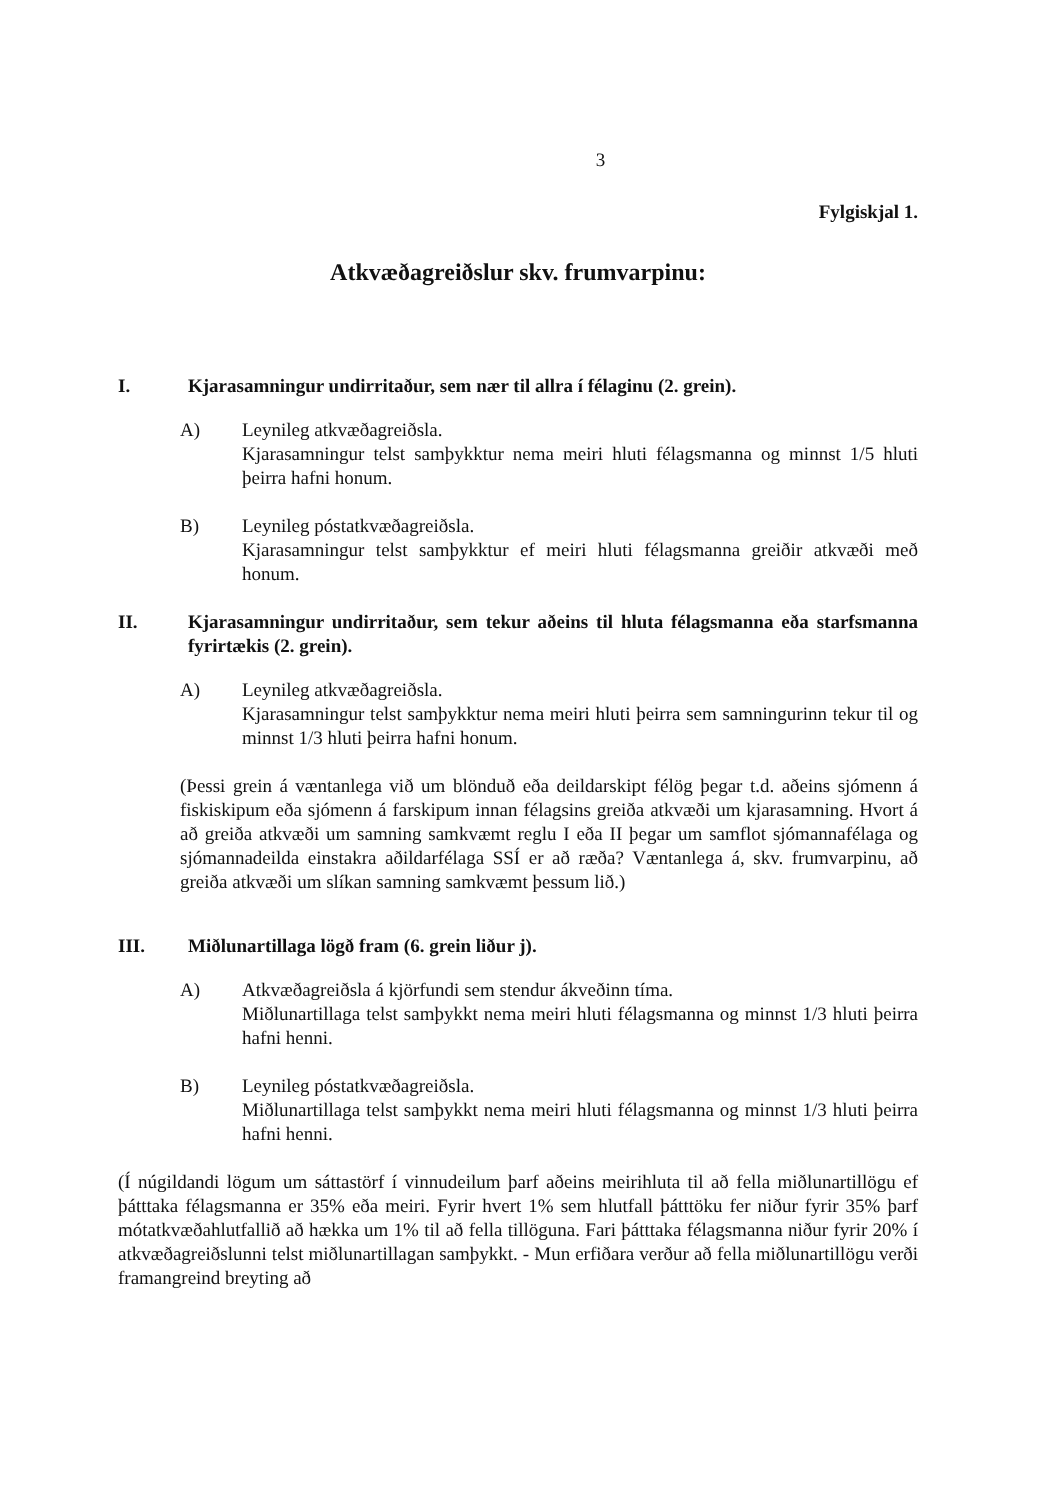3
Fylgiskjal 1.
Atkvæðagreiðslur skv. frumvarpinu:
I. Kjarasamningur undirritaður, sem nær til allra í félaginu (2. grein).
A) Leynileg atkvæðagreiðsla.
Kjarasamningur telst samþykktur nema meiri hluti félagsmanna og minnst 1/5 hluti þeirra hafni honum.
B) Leynileg póstatkvæðagreiðsla.
Kjarasamningur telst samþykktur ef meiri hluti félagsmanna greiðir atkvæði með honum.
II. Kjarasamningur undirritaður, sem tekur aðeins til hluta félagsmanna eða starfsmanna fyrirtækis (2. grein).
A) Leynileg atkvæðagreiðsla.
Kjarasamningur telst samþykktur nema meiri hluti þeirra sem samningurinn tekur til og minnst 1/3 hluti þeirra hafni honum.
(Þessi grein á væntanlega við um blönduð eða deildarskipt félög þegar t.d. aðeins sjómenn á fiskiskipum eða sjómenn á farskipum innan félagsins greiða atkvæði um kjarasamning. Hvort á að greiða atkvæði um samning samkvæmt reglu I eða II þegar um samflot sjómannafélaga og sjómannadeilda einstakra aðildarfélaga SSÍ er að ræða? Væntanlega á, skv. frumvarpinu, að greiða atkvæði um slíkan samning samkvæmt þessum lið.)
III. Miðlunartillaga lögð fram (6. grein liður j).
A) Atkvæðagreiðsla á kjörfundi sem stendur ákveðinn tíma.
Miðlunartillaga telst samþykkt nema meiri hluti félagsmanna og minnst 1/3 hluti þeirra hafni henni.
B) Leynileg póstatkvæðagreiðsla.
Miðlunartillaga telst samþykkt nema meiri hluti félagsmanna og minnst 1/3 hluti þeirra hafni henni.
(Í núgildandi lögum um sáttastörf í vinnudeilum þarf aðeins meirihluta til að fella miðlunartillögu ef þátttaka félagsmanna er 35% eða meiri. Fyrir hvert 1% sem hlutfall þátttöku fer niður fyrir 35% þarf mótatkvæðahlutfallið að hækka um 1% til að fella tillöguna. Fari þátttaka félagsmanna niður fyrir 20% í atkvæðagreiðslunni telst miðlunartillagan samþykkt. - Mun erfiðara verður að fella miðlunartillögu verði framangreind breyting að